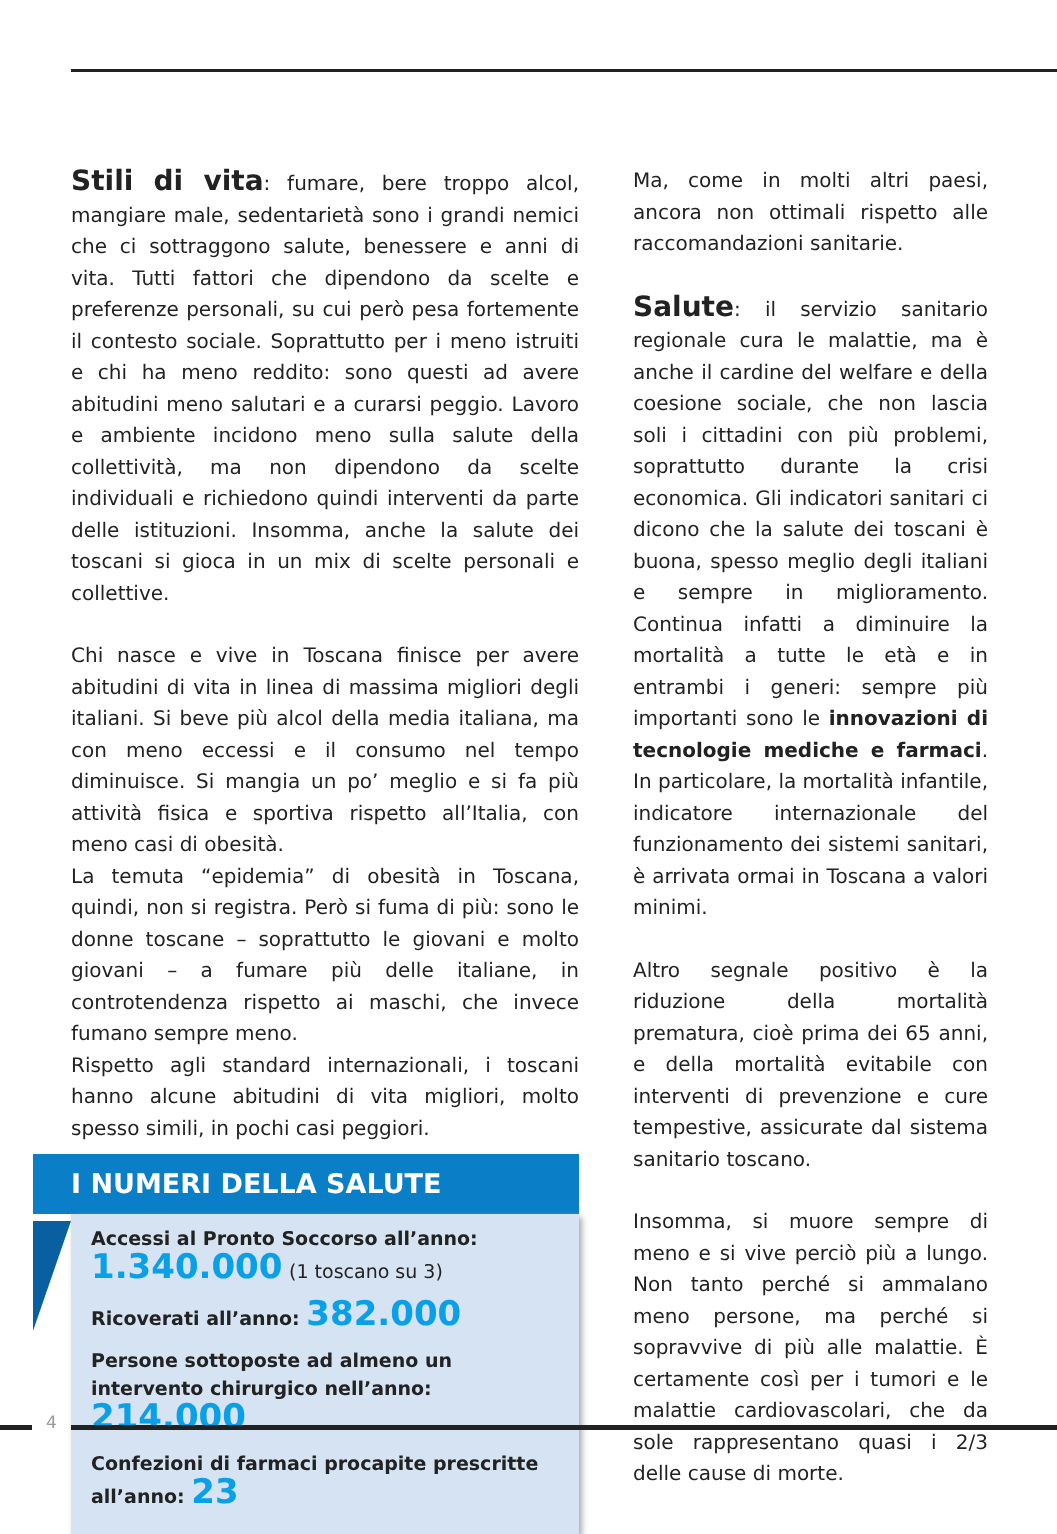Stili di vita: fumare, bere troppo alcol, mangiare male, sedentarietà sono i grandi nemici che ci sottraggono salute, benessere e anni di vita. Tutti fattori che dipendono da scelte e preferenze personali, su cui però pesa fortemente il contesto sociale. Soprattutto per i meno istruiti e chi ha meno reddito: sono questi ad avere abitudini meno salutari e a curarsi peggio. Lavoro e ambiente incidono meno sulla salute della collettività, ma non dipendono da scelte individuali e richiedono quindi interventi da parte delle istituzioni. Insomma, anche la salute dei toscani si gioca in un mix di scelte personali e collettive.
Chi nasce e vive in Toscana finisce per avere abitudini di vita in linea di massima migliori degli italiani. Si beve più alcol della media italiana, ma con meno eccessi e il consumo nel tempo diminuisce. Si mangia un po’ meglio e si fa più attività fisica e sportiva rispetto all’Italia, con meno casi di obesità.
La temuta “epidemia” di obesità in Toscana, quindi, non si registra. Però si fuma di più: sono le donne toscane – soprattutto le giovani e molto giovani – a fumare più delle italiane, in controtendenza rispetto ai maschi, che invece fumano sempre meno.
Rispetto agli standard internazionali, i toscani hanno alcune abitudini di vita migliori, molto spesso simili, in pochi casi peggiori.
I NUMERI DELLA SALUTE
Accessi al Pronto Soccorso all’anno:
1.340.000 (1 toscano su 3)
Ricoverati all’anno: 382.000
Persone sottoposte ad almeno un intervento chirurgico nell’anno: 214.000
Confezioni di farmaci procapite prescritte all’anno: 23
Ma, come in molti altri paesi, ancora non ottimali rispetto alle raccomandazioni sanitarie.
Salute: il servizio sanitario regionale cura le malattie, ma è anche il cardine del welfare e della coesione sociale, che non lascia soli i cittadini con più problemi, soprattutto durante la crisi economica. Gli indicatori sanitari ci dicono che la salute dei toscani è buona, spesso meglio degli italiani e sempre in miglioramento. Continua infatti a diminuire la mortalità a tutte le età e in entrambi i generi: sempre più importanti sono le innovazioni di tecnologie mediche e farmaci. In particolare, la mortalità infantile, indicatore internazionale del funzionamento dei sistemi sanitari, è arrivata ormai in Toscana a valori minimi.
Altro segnale positivo è la riduzione della mortalità prematura, cioè prima dei 65 anni, e della mortalità evitabile con interventi di prevenzione e cure tempestive, assicurate dal sistema sanitario toscano.
Insomma, si muore sempre di meno e si vive perciò più a lungo. Non tanto perché si ammalano meno persone, ma perché si sopravvive di più alle malattie. È certamente così per i tumori e le malattie cardiovascolari, che da sole rappresentano quasi i 2/3 delle cause di morte.
4